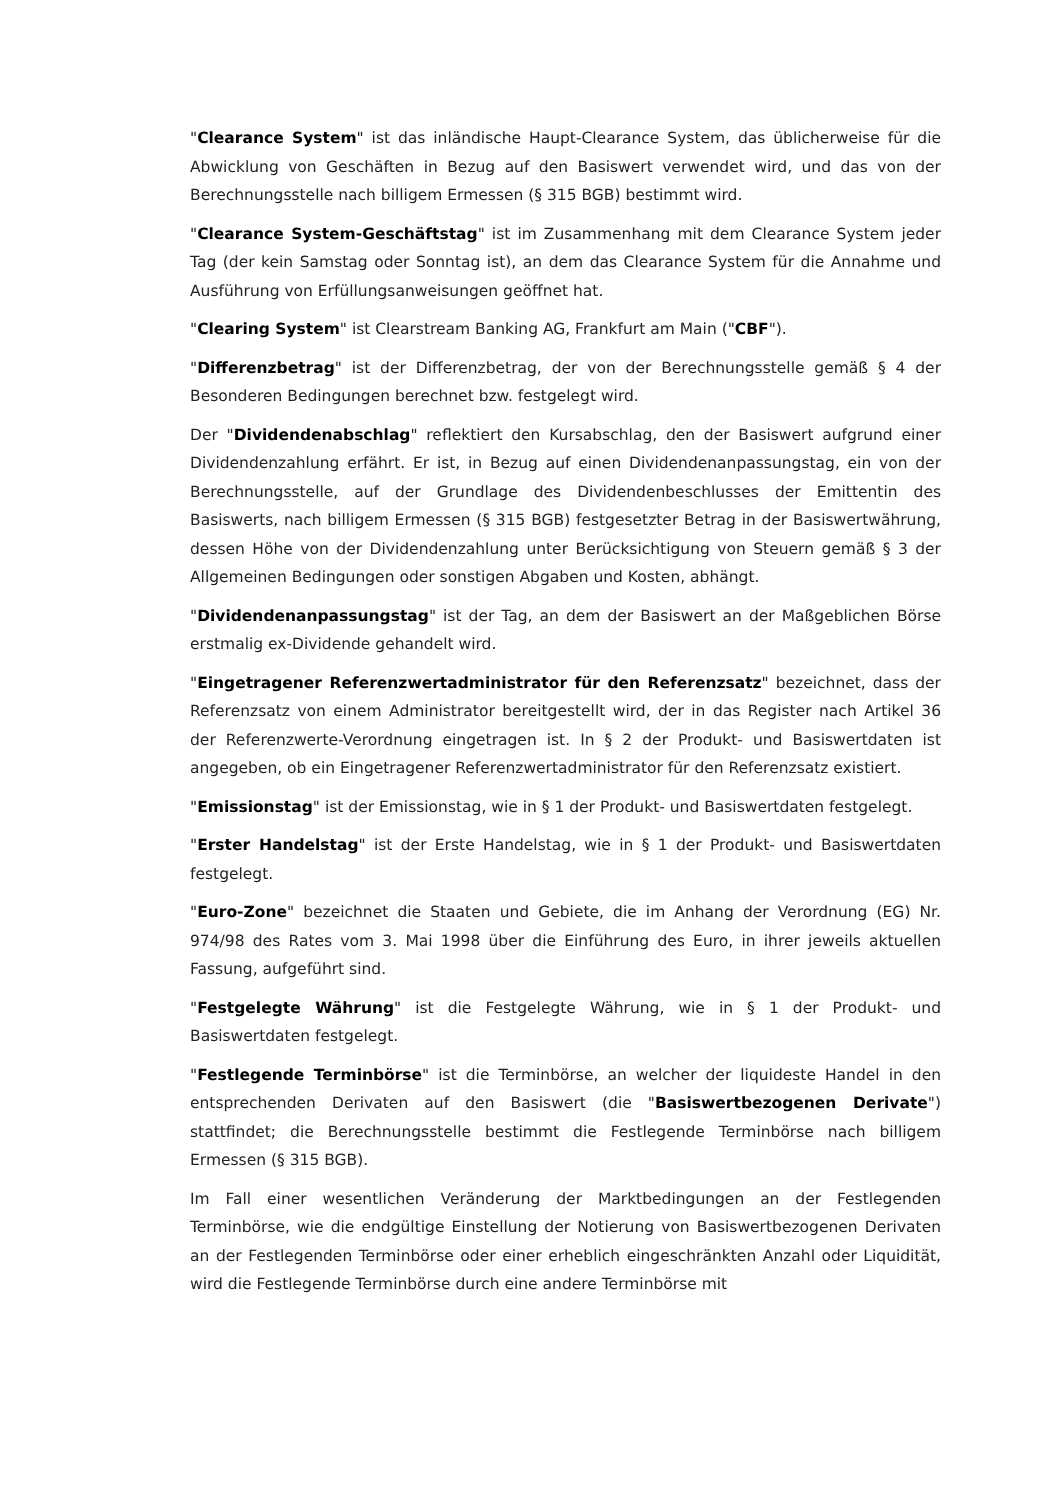"Clearance System" ist das inländische Haupt-Clearance System, das üblicherweise für die Abwicklung von Geschäften in Bezug auf den Basiswert verwendet wird, und das von der Berechnungsstelle nach billigem Ermessen (§ 315 BGB) bestimmt wird.
"Clearance System-Geschäftstag" ist im Zusammenhang mit dem Clearance System jeder Tag (der kein Samstag oder Sonntag ist), an dem das Clearance System für die Annahme und Ausführung von Erfüllungsanweisungen geöffnet hat.
"Clearing System" ist Clearstream Banking AG, Frankfurt am Main ("CBF").
"Differenzbetrag" ist der Differenzbetrag, der von der Berechnungsstelle gemäß § 4 der Besonderen Bedingungen berechnet bzw. festgelegt wird.
Der "Dividendenabschlag" reflektiert den Kursabschlag, den der Basiswert aufgrund einer Dividendenzahlung erfährt. Er ist, in Bezug auf einen Dividendenanpassungstag, ein von der Berechnungsstelle, auf der Grundlage des Dividendenbeschlusses der Emittentin des Basiswerts, nach billigem Ermessen (§ 315 BGB) festgesetzter Betrag in der Basiswertwährung, dessen Höhe von der Dividendenzahlung unter Berücksichtigung von Steuern gemäß § 3 der Allgemeinen Bedingungen oder sonstigen Abgaben und Kosten, abhängt.
"Dividendenanpassungstag" ist der Tag, an dem der Basiswert an der Maßgeblichen Börse erstmalig ex-Dividende gehandelt wird.
"Eingetragener Referenzwertadministrator für den Referenzsatz" bezeichnet, dass der Referenzsatz von einem Administrator bereitgestellt wird, der in das Register nach Artikel 36 der Referenzwerte-Verordnung eingetragen ist. In § 2 der Produkt- und Basiswertdaten ist angegeben, ob ein Eingetragener Referenzwertadministrator für den Referenzsatz existiert.
"Emissionstag" ist der Emissionstag, wie in § 1 der Produkt- und Basiswertdaten festgelegt.
"Erster Handelstag" ist der Erste Handelstag, wie in § 1 der Produkt- und Basiswertdaten festgelegt.
"Euro-Zone" bezeichnet die Staaten und Gebiete, die im Anhang der Verordnung (EG) Nr. 974/98 des Rates vom 3. Mai 1998 über die Einführung des Euro, in ihrer jeweils aktuellen Fassung, aufgeführt sind.
"Festgelegte Währung" ist die Festgelegte Währung, wie in § 1 der Produkt- und Basiswertdaten festgelegt.
"Festlegende Terminbörse" ist die Terminbörse, an welcher der liquideste Handel in den entsprechenden Derivaten auf den Basiswert (die "Basiswertbezogenen Derivate") stattfindet; die Berechnungsstelle bestimmt die Festlegende Terminbörse nach billigem Ermessen (§ 315 BGB).
Im Fall einer wesentlichen Veränderung der Marktbedingungen an der Festlegenden Terminbörse, wie die endgültige Einstellung der Notierung von Basiswertbezogenen Derivaten an der Festlegenden Terminbörse oder einer erheblich eingeschränkten Anzahl oder Liquidität, wird die Festlegende Terminbörse durch eine andere Terminbörse mit